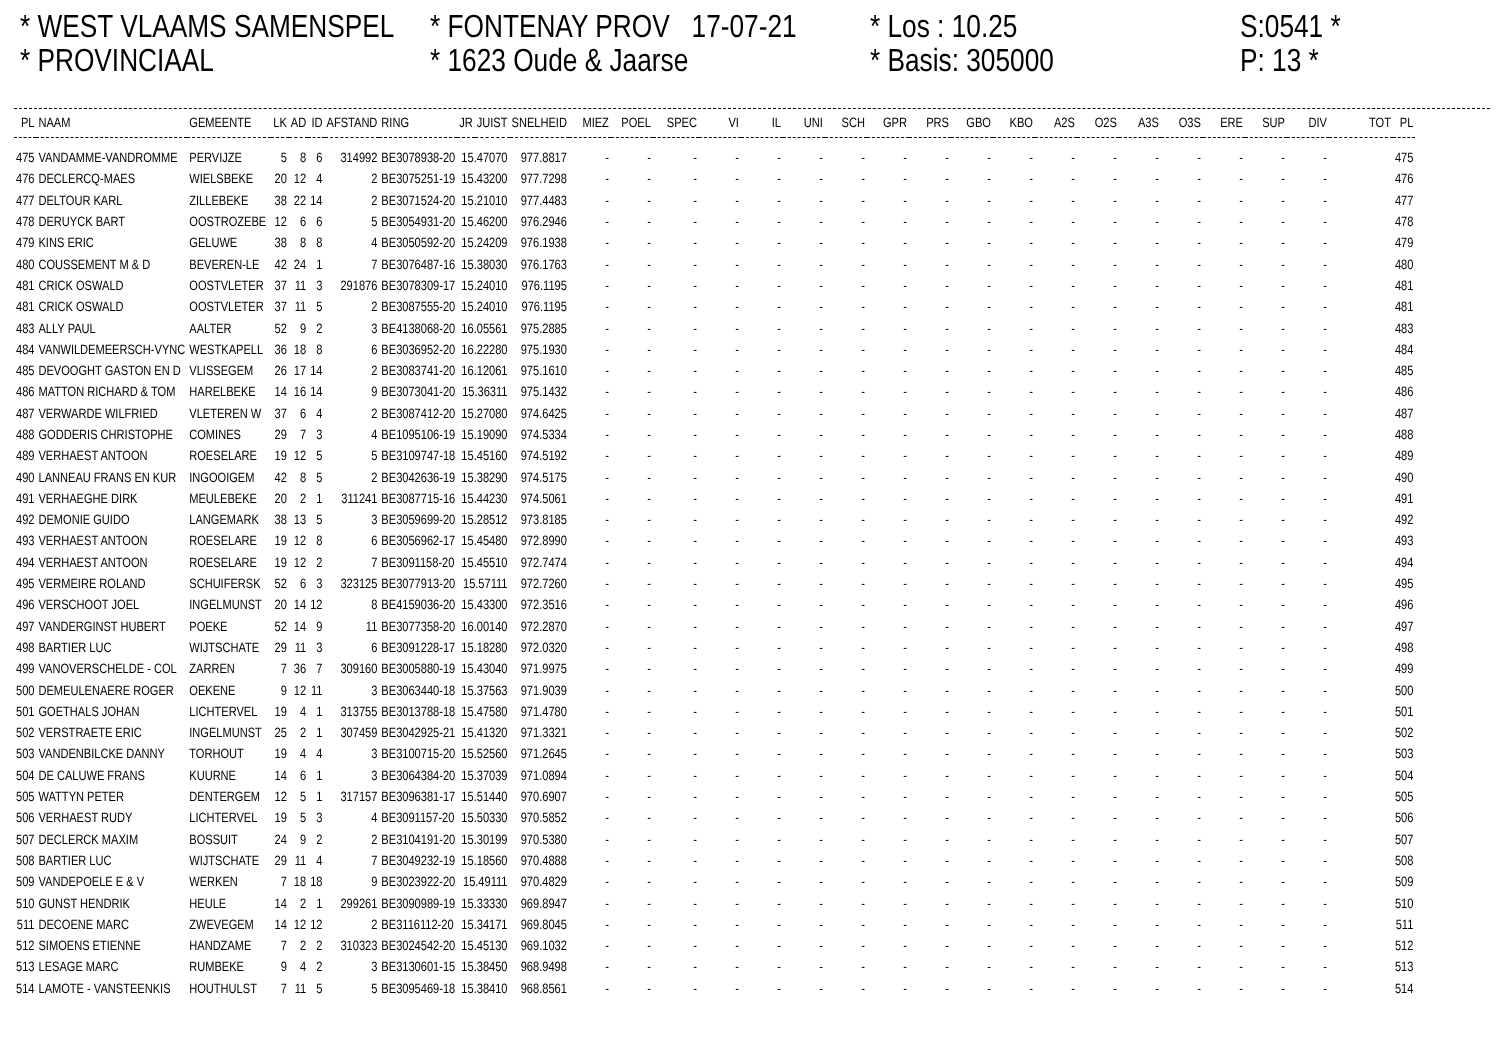* WEST VLAAMS SAMENSPEL
* FONTENAY PROV 17-07-21
* Los : 10.25
S:0541 *
* PROVINCIAAL
* 1623 Oude & Jaarse
* Basis: 305000
P: 13 *
| PL | NAAM | GEMEENTE | LK | AD | ID | AFSTAND | RING | JR | JUIST | SNELHEID | MIEZ | POEL | SPEC | VI | IL | UNI | SCH | GPR | PRS | GBO | KBO | A2S | O2S | A3S | O3S | ERE | SUP | DIV | TOT | PL |
| --- | --- | --- | --- | --- | --- | --- | --- | --- | --- | --- | --- | --- | --- | --- | --- | --- | --- | --- | --- | --- | --- | --- | --- | --- | --- | --- | --- | --- | --- | --- |
| 475 | VANDAMME-VANDROMME | PERVIJZE | 5 | 8 | 6 | 314992 | BE3078938-20 | 15.47070 | | 977.8817 | - | - | - | - | - | - | - | - | - | - | - | - | - | - | - | - | - | - | | 475 |
| 476 | DECLERCQ-MAES | WIELSBEKE | 20 | 12 | 4 | 2 | BE3075251-19 | 15.43200 | | 977.7298 | - | - | - | - | - | - | - | - | - | - | - | - | - | - | - | - | - | - | | 476 |
| 477 | DELTOUR KARL | ZILLEBEKE | 38 | 22 | 14 | 2 | BE3071524-20 | 15.21010 | | 977.4483 | - | - | - | - | - | - | - | - | - | - | - | - | - | - | - | - | - | - | | 477 |
| 478 | DERUYCK BART | OOSTROZEBE | 12 | 6 | 6 | 5 | BE3054931-20 | 15.46200 | | 976.2946 | - | - | - | - | - | - | - | - | - | - | - | - | - | - | - | - | - | - | | 478 |
| 479 | KINS ERIC | GELUWE | 38 | 8 | 8 | 4 | BE3050592-20 | 15.24209 | | 976.1938 | - | - | - | - | - | - | - | - | - | - | - | - | - | - | - | - | - | - | | 479 |
| 480 | COUSSEMENT M & D | BEVEREN-LE | 42 | 24 | 1 | 7 | BE3076487-16 | 15.38030 | | 976.1763 | - | - | - | - | - | - | - | - | - | - | - | - | - | - | - | - | - | - | | 480 |
| 481 | CRICK OSWALD | OOSTVLETER | 37 | 11 | 3 | 291876 | BE3078309-17 | 15.24010 | | 976.1195 | - | - | - | - | - | - | - | - | - | - | - | - | - | - | - | - | - | - | | 481 |
| 481 | CRICK OSWALD | OOSTVLETER | 37 | 11 | 5 | 2 | BE3087555-20 | 15.24010 | | 976.1195 | - | - | - | - | - | - | - | - | - | - | - | - | - | - | - | - | - | - | | 481 |
| 483 | ALLY PAUL | AALTER | 52 | 9 | 2 | 3 | BE4138068-20 | 16.05561 | | 975.2885 | - | - | - | - | - | - | - | - | - | - | - | - | - | - | - | - | - | - | | 483 |
| 484 | VANWILDEMEERSCH-VYNC | WESTKAPELL | 36 | 18 | 8 | 6 | BE3036952-20 | 16.22280 | | 975.1930 | - | - | - | - | - | - | - | - | - | - | - | - | - | - | - | - | - | - | | 484 |
| 485 | DEVOOGHT GASTON EN D | VLISSEGEM | 26 | 17 | 14 | 2 | BE3083741-20 | 16.12061 | | 975.1610 | - | - | - | - | - | - | - | - | - | - | - | - | - | - | - | - | - | - | | 485 |
| 486 | MATTON RICHARD & TOM | HARELBEKE | 14 | 16 | 14 | 9 | BE3073041-20 | 15.36311 | | 975.1432 | - | - | - | - | - | - | - | - | - | - | - | - | - | - | - | - | - | - | | 486 |
| 487 | VERWARDE WILFRIED | VLETEREN W | 37 | 6 | 4 | 2 | BE3087412-20 | 15.27080 | | 974.6425 | - | - | - | - | - | - | - | - | - | - | - | - | - | - | - | - | - | - | | 487 |
| 488 | GODDERIS CHRISTOPHE | COMINES | 29 | 7 | 3 | 4 | BE1095106-19 | 15.19090 | | 974.5334 | - | - | - | - | - | - | - | - | - | - | - | - | - | - | - | - | - | - | | 488 |
| 489 | VERHAEST ANTOON | ROESELARE | 19 | 12 | 5 | 5 | BE3109747-18 | 15.45160 | | 974.5192 | - | - | - | - | - | - | - | - | - | - | - | - | - | - | - | - | - | - | | 489 |
| 490 | LANNEAU FRANS EN KUR | INGOOIGEM | 42 | 8 | 5 | 2 | BE3042636-19 | 15.38290 | | 974.5175 | - | - | - | - | - | - | - | - | - | - | - | - | - | - | - | - | - | - | | 490 |
| 491 | VERHAEGHE DIRK | MEULEBEKE | 20 | 2 | 1 | 311241 | BE3087715-16 | 15.44230 | | 974.5061 | - | - | - | - | - | - | - | - | - | - | - | - | - | - | - | - | - | - | | 491 |
| 492 | DEMONIE GUIDO | LANGEMARK | 38 | 13 | 5 | 3 | BE3059699-20 | 15.28512 | | 973.8185 | - | - | - | - | - | - | - | - | - | - | - | - | - | - | - | - | - | - | | 492 |
| 493 | VERHAEST ANTOON | ROESELARE | 19 | 12 | 8 | 6 | BE3056962-17 | 15.45480 | | 972.8990 | - | - | - | - | - | - | - | - | - | - | - | - | - | - | - | - | - | - | | 493 |
| 494 | VERHAEST ANTOON | ROESELARE | 19 | 12 | 2 | 7 | BE3091158-20 | 15.45510 | | 972.7474 | - | - | - | - | - | - | - | - | - | - | - | - | - | - | - | - | - | - | | 494 |
| 495 | VERMEIRE ROLAND | SCHUIFERSK | 52 | 6 | 3 | 323125 | BE3077913-20 | 15.57111 | | 972.7260 | - | - | - | - | - | - | - | - | - | - | - | - | - | - | - | - | - | - | | 495 |
| 496 | VERSCHOOT JOEL | INGELMUNST | 20 | 14 | 12 | 8 | BE4159036-20 | 15.43300 | | 972.3516 | - | - | - | - | - | - | - | - | - | - | - | - | - | - | - | - | - | - | | 496 |
| 497 | VANDERGINST HUBERT | POEKE | 52 | 14 | 9 | 11 | BE3077358-20 | 16.00140 | | 972.2870 | - | - | - | - | - | - | - | - | - | - | - | - | - | - | - | - | - | - | | 497 |
| 498 | BARTIER LUC | WIJTSCHATE | 29 | 11 | 3 | 6 | BE3091228-17 | 15.18280 | | 972.0320 | - | - | - | - | - | - | - | - | - | - | - | - | - | - | - | - | - | - | | 498 |
| 499 | VANOVERSCHELDE - COL | ZARREN | 7 | 36 | 7 | 309160 | BE3005880-19 | 15.43040 | | 971.9975 | - | - | - | - | - | - | - | - | - | - | - | - | - | - | - | - | - | - | | 499 |
| 500 | DEMEULENAERE ROGER | OEKENE | 9 | 12 | 11 | 3 | BE3063440-18 | 15.37563 | | 971.9039 | - | - | - | - | - | - | - | - | - | - | - | - | - | - | - | - | - | - | | 500 |
| 501 | GOETHALS JOHAN | LICHTERVEL | 19 | 4 | 1 | 313755 | BE3013788-18 | 15.47580 | | 971.4780 | - | - | - | - | - | - | - | - | - | - | - | - | - | - | - | - | - | - | | 501 |
| 502 | VERSTRAETE ERIC | INGELMUNST | 25 | 2 | 1 | 307459 | BE3042925-21 | 15.41320 | | 971.3321 | - | - | - | - | - | - | - | - | - | - | - | - | - | - | - | - | - | - | | 502 |
| 503 | VANDENBILCKE DANNY | TORHOUT | 19 | 4 | 4 | 3 | BE3100715-20 | 15.52560 | | 971.2645 | - | - | - | - | - | - | - | - | - | - | - | - | - | - | - | - | - | - | | 503 |
| 504 | DE CALUWE FRANS | KUURNE | 14 | 6 | 1 | 3 | BE3064384-20 | 15.37039 | | 971.0894 | - | - | - | - | - | - | - | - | - | - | - | - | - | - | - | - | - | - | | 504 |
| 505 | WATTYN PETER | DENTERGEM | 12 | 5 | 1 | 317157 | BE3096381-17 | 15.51440 | | 970.6907 | - | - | - | - | - | - | - | - | - | - | - | - | - | - | - | - | - | - | | 505 |
| 506 | VERHAEST RUDY | LICHTERVEL | 19 | 5 | 3 | 4 | BE3091157-20 | 15.50330 | | 970.5852 | - | - | - | - | - | - | - | - | - | - | - | - | - | - | - | - | - | - | | 506 |
| 507 | DECLERCK MAXIM | BOSSUIT | 24 | 9 | 2 | 2 | BE3104191-20 | 15.30199 | | 970.5380 | - | - | - | - | - | - | - | - | - | - | - | - | - | - | - | - | - | - | | 507 |
| 508 | BARTIER LUC | WIJTSCHATE | 29 | 11 | 4 | 7 | BE3049232-19 | 15.18560 | | 970.4888 | - | - | - | - | - | - | - | - | - | - | - | - | - | - | - | - | - | - | | 508 |
| 509 | VANDEPOELE E & V | WERKEN | 7 | 18 | 18 | 9 | BE3023922-20 | 15.49111 | | 970.4829 | - | - | - | - | - | - | - | - | - | - | - | - | - | - | - | - | - | - | | 509 |
| 510 | GUNST HENDRIK | HEULE | 14 | 2 | 1 | 299261 | BE3090989-19 | 15.33330 | | 969.8947 | - | - | - | - | - | - | - | - | - | - | - | - | - | - | - | - | - | - | | 510 |
| 511 | DECOENE MARC | ZWEVEGEM | 14 | 12 | 12 | 2 | BE3116112-20 | 15.34171 | | 969.8045 | - | - | - | - | - | - | - | - | - | - | - | - | - | - | - | - | - | - | | 511 |
| 512 | SIMOENS ETIENNE | HANDZAME | 7 | 2 | 2 | 310323 | BE3024542-20 | 15.45130 | | 969.1032 | - | - | - | - | - | - | - | - | - | - | - | - | - | - | - | - | - | - | | 512 |
| 513 | LESAGE MARC | RUMBEKE | 9 | 4 | 2 | 3 | BE3130601-15 | 15.38450 | | 968.9498 | - | - | - | - | - | - | - | - | - | - | - | - | - | - | - | - | - | - | | 513 |
| 514 | LAMOTE - VANSTEENKIS | HOUTHULST | 7 | 11 | 5 | 5 | BE3095469-18 | 15.38410 | | 968.8561 | - | - | - | - | - | - | - | - | - | - | - | - | - | - | - | - | - | - | | 514 |